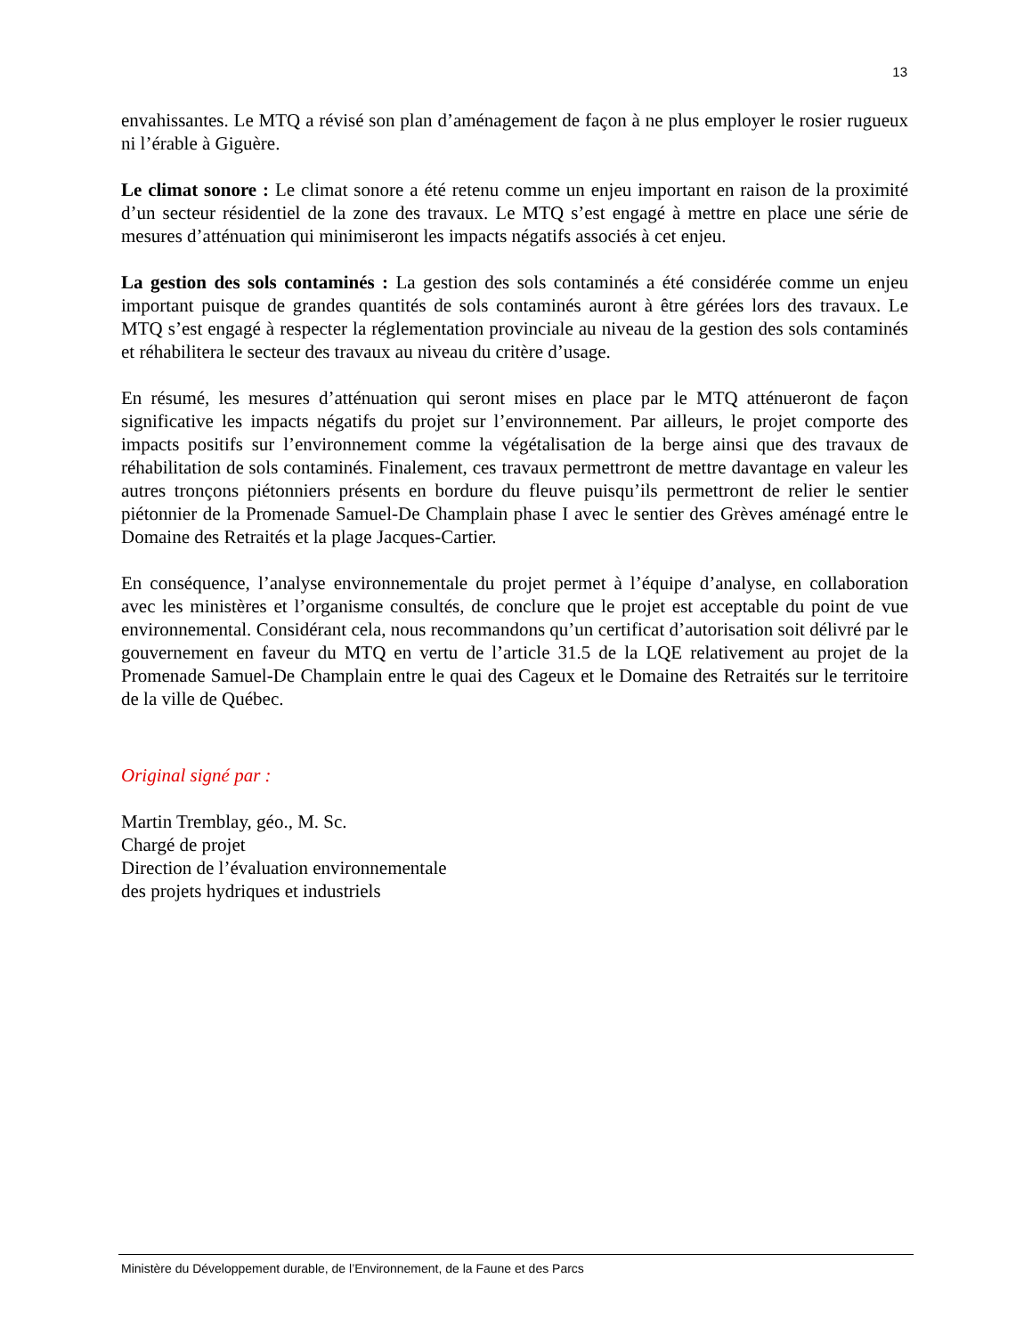13
envahissantes. Le MTQ a révisé son plan d’aménagement de façon à ne plus employer le rosier rugueux ni l’érable à Giguère.
Le climat sonore : Le climat sonore a été retenu comme un enjeu important en raison de la proximité d’un secteur résidentiel de la zone des travaux. Le MTQ s’est engagé à mettre en place une série de mesures d’atténuation qui minimiseront les impacts négatifs associés à cet enjeu.
La gestion des sols contaminés : La gestion des sols contaminés a été considérée comme un enjeu important puisque de grandes quantités de sols contaminés auront à être gérées lors des travaux. Le MTQ s’est engagé à respecter la réglementation provinciale au niveau de la gestion des sols contaminés et réhabilitera le secteur des travaux au niveau du critère d’usage.
En résumé, les mesures d’atténuation qui seront mises en place par le MTQ atténueront de façon significative les impacts négatifs du projet sur l’environnement. Par ailleurs, le projet comporte des impacts positifs sur l’environnement comme la végétalisation de la berge ainsi que des travaux de réhabilitation de sols contaminés. Finalement, ces travaux permettront de mettre davantage en valeur les autres tronçons piétonniers présents en bordure du fleuve puisqu’ils permettront de relier le sentier piétonnier de la Promenade Samuel-De Champlain phase I avec le sentier des Grèves aménagé entre le Domaine des Retraités et la plage Jacques-Cartier.
En conséquence, l’analyse environnementale du projet permet à l’équipe d’analyse, en collaboration avec les ministères et l’organisme consultés, de conclure que le projet est acceptable du point de vue environnemental. Considérant cela, nous recommandons qu’un certificat d’autorisation soit délivré par le gouvernement en faveur du MTQ en vertu de l’article 31.5 de la LQE relativement au projet de la Promenade Samuel-De Champlain entre le quai des Cageux et le Domaine des Retraités sur le territoire de la ville de Québec.
Original signé par :
Martin Tremblay, géo., M. Sc.
Chargé de projet
Direction de l’évaluation environnementale
des projets hydriques et industriels
Ministère du Développement durable, de l’Environnement, de la Faune et des Parcs